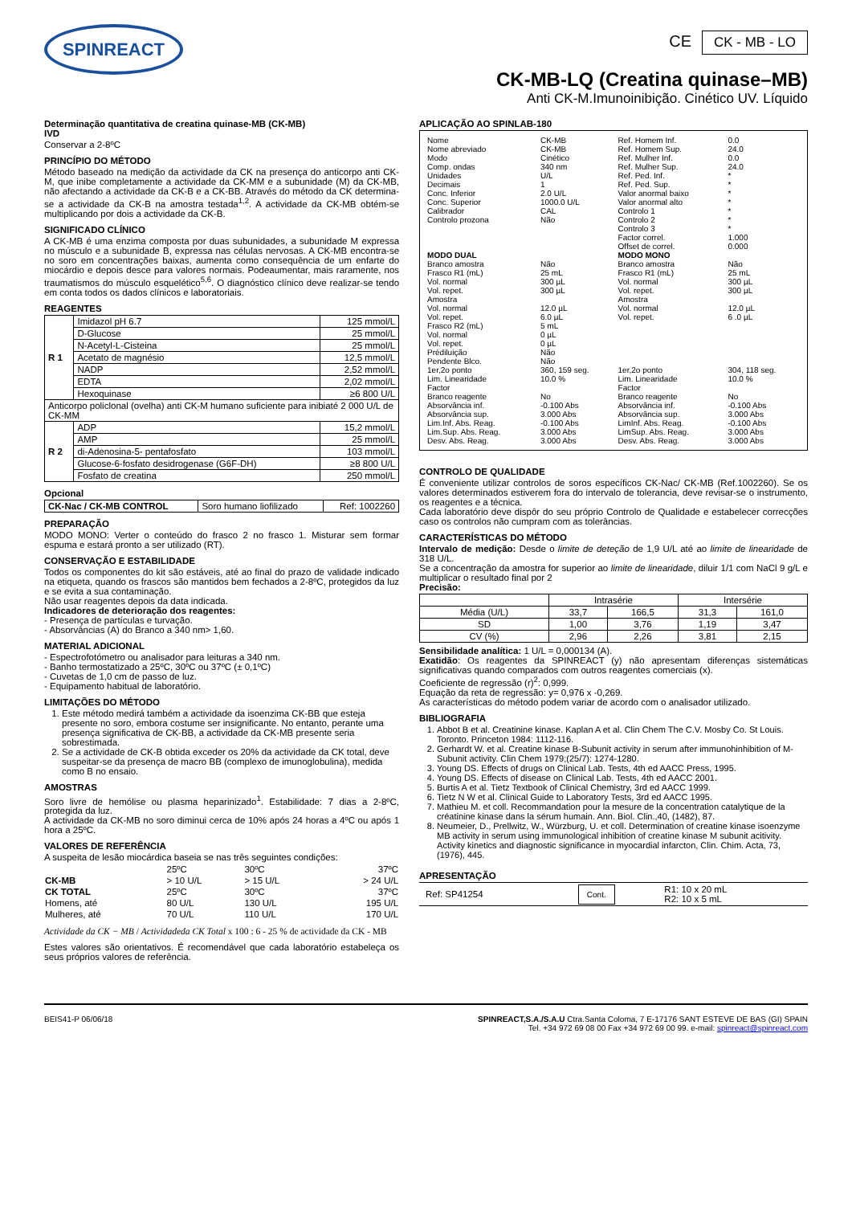SPINREACT CE CK - MB - LO
CK-MB-LQ (Creatina quinase–MB)
Anti CK-M.Imunoinibição. Cinético UV. Líquido
Determinação quantitativa de creatina quinase-MB (CK-MB)
IVD
Conservar a 2-8ºC
PRINCÍPIO DO MÉTODO
Método baseado na medição da actividade da CK na presença do anticorpo anti CK-M, que inibe completamente a actividade da CK-MM e a subunidade (M) da CK-MB, não afectando a actividade da CK-B e a CK-BB. Através do método da CK determina-se a actividade da CK-B na amostra testada<sup>1,2</sup>. A actividade da CK-MB obtém-se multiplicando por dois a actividade da CK-B.
SIGNIFICADO CLÍNICO
A CK-MB é uma enzima composta por duas subunidades, a subunidade M expressa no músculo e a subunidade B, expressa nas células nervosas. A CK-MB encontra-se no soro em concentrações baixas, aumenta como consequência de um enfarte do miocárdio e depois desce para valores normais. Podeaumentar, mais raramente, nos traumatismos do músculo esquelético<sup>5,6</sup>. O diagnóstico clínico deve realizar-se tendo em conta todos os dados clínicos e laboratoriais.
REAGENTES
| R 1 | Imidazol pH 6.7 | 125 mmol/L |
| | D-Glucose | 25 mmol/L |
| | N-Acetyl-L-Cisteina | 25 mmol/L |
| | Acetato de magnésio | 12,5 mmol/L |
| | NADP | 2,52 mmol/L |
| | EDTA | 2,02 mmol/L |
| | Hexoquinase | ≥6 800 U/L |
| Anticorpo policlonal (ovelha) anti CK-M humano suficiente para inibiaté 2 000 U/L de CK-MM | | |
| R 2 | ADP | 15,2 mmol/L |
| | AMP | 25 mmol/L |
| | di-Adenosina-5- pentafosfato | 103 mmol/L |
| | Glucose-6-fosfato desidrogenase (G6F-DH) | ≥8 800 U/L |
| | Fosfato de creatina | 250 mmol/L |
Opcional
| CK-Nac / CK-MB CONTROL | Soro humano liofilizado | Ref: 1002260 |
PREPARAÇÃO
MODO MONO: Verter o conteúdo do frasco 2 no frasco 1. Misturar sem formar espuma e estará pronto a ser utilizado (RT).
CONSERVAÇÃO E ESTABILIDADE
Todos os componentes do kit são estáveis, até ao final do prazo de validade indicado na etiqueta, quando os frascos são mantidos bem fechados a 2-8ºC, protegidos da luz e se evita a sua contaminação.
Não usar reagentes depois da data indicada.
Indicadores de deterioração dos reagentes:
- Presença de partículas e turvação.
- Absorvâncias (A) do Branco a 340 nm> 1,60.
MATERIAL ADICIONAL
- Espectrofotómetro ou analisador para leituras a 340 nm.
- Banho termostatizado a 25ºC, 30ºC ou 37ºC (± 0,1ºC)
- Cuvetas de 1,0 cm de passo de luz.
- Equipamento habitual de laboratório.
LIMITAÇÕES DO MÉTODO
1. Este método medirá também a actividade da isoenzima CK-BB que esteja presente no soro, embora costume ser insignificante. No entanto, perante uma presença significativa de CK-BB, a actividade da CK-MB presente seria sobrestimada.
2. Se a actividade de CK-B obtida exceder os 20% da actividade da CK total, deve suspeitar-se da presença de macro BB (complexo de imunoglobulina), medida como B no ensaio.
AMOSTRAS
Soro livre de hemólise ou plasma heparinizado<sup>1</sup>. Estabilidade: 7 dias a 2-8ºC, protegida da luz.
A actividade da CK-MB no soro diminui cerca de 10% após 24 horas a 4ºC ou após 1 hora a 25ºC.
VALORES DE REFERÊNCIA
A suspeita de lesão miocárdica baseia se nas três seguintes condições:
| | 25ºC | 30ºC | 37ºC |
| CK-MB | > 10 U/L | > 15 U/L | > 24 U/L |
| CK TOTAL | 25ºC | 30ºC | 37ºC |
| Homens, até | 80 U/L | 130 U/L | 195 U/L |
| Mulheres, até | 70 U/L | 110 U/L | 170 U/L |
Actividade da CK − MB / Actividadeda CK Total x 100 : 6 - 25 % de actividade da CK - MB
Estes valores são orientativos. É recomendável que cada laboratório estabeleça os seus próprios valores de referência.
APLICAÇÃO AO SPINLAB-180
| Nome Nome abreviado Modo Comp. ondas Unidades Decimais Conc. Inferior Conc. Superior Calibrador Controlo prozona | CK-MB CK-MB Cinético 340 nm U/L 1 2.0 U/L 1000.0 U/L CAL Não | Ref. Homem Inf. Ref. Homem Sup. Ref. Mulher Inf. Ref. Mulher Sup. Ref. Ped. Inf. Ref. Ped. Sup. Valor anormal baixo Valor anormal alto Controlo 1 Controlo 2 Controlo 3 Factor correl. Offset de correl. | 0.0 24.0 0.0 24.0 * * * * * * * 1.000 0.000 |
| MODO DUAL | | MODO MONO | |
| Branco amostra Frasco R1 (mL) Vol. normal Vol. repet. Amostra Vol. normal Vol. repet. Frasco R2 (mL) Vol. normal Vol. repet. Prédiluição Pendente Blco. 1er,2o ponto | Não 25 mL 300 µL 300 µL 12.0 µL 6.0 µL 5 mL 0 µL 0 µL Não Não 360, 159 seg. | Branco amostra Frasco R1 (mL) Vol. normal Vol. repet. Amostra Vol. normal Vol. repet. 1er,2o ponto | Não 25 mL 300 µL 300 µL 12.0 µL 6 .0 µL 304, 118 seg. |
| Lim. Linearidade Factor | 10.0 % | Lim. Linearidade Factor | 10.0 % |
| Branco reagente Absorvância inf. Absorvância sup. Lim.Inf. Abs. Reag. Lim.Sup. Abs. Reag. Desv. Abs. Reag. | No -0.100 Abs 3.000 Abs -0.100 Abs 3.000 Abs 3.000 Abs | Branco reagente Absorvância inf. Absorvância sup. LimInf. Abs. Reag. LimSup. Abs. Reag. Desv. Abs. Reag. | No -0.100 Abs 3.000 Abs -0.100 Abs 3.000 Abs 3.000 Abs |
CONTROLO DE QUALIDADE
É conveniente utilizar controlos de soros específicos CK-Nac/ CK-MB (Ref.1002260). Se os valores determinados estiverem fora do intervalo de tolerancia, deve revisar-se o instrumento, os reagentes e a técnica.
Cada laboratório deve dispôr do seu próprio Controlo de Qualidade e estabelecer correcções caso os controlos não cumpram com as tolerâncias.
CARACTERÍSTICAS DO MÉTODO
Intervalo de medição: Desde o limite de deteção de 1,9 U/L até ao limite de linearidade de 318 U/L.
Se a concentração da amostra for superior ao limite de linearidade, diluir 1/1 com NaCl 9 g/L e multiplicar o resultado final por 2
Precisão:
| | Intrasérie | | Intersérie | |
| --- | --- | --- | --- | --- |
| Média (U/L) | 33,7 | 166,5 | 31,3 | 161,0 |
| SD | 1,00 | 3,76 | 1,19 | 3,47 |
| CV (%) | 2,96 | 2,26 | 3,81 | 2,15 |
Sensibilidade analítica: 1 U/L = 0,000134 (A).
Exatidão: Os reagentes da SPINREACT (y) não apresentam diferenças sistemáticas significativas quando comparados com outros reagentes comerciais (x).
Coeficiente de regressão (r)<sup>2</sup>: 0,999.
Equação da reta de regressão: y= 0,976 x -0,269.
As características do método podem variar de acordo com o analisador utilizado.
BIBLIOGRAFIA
1. Abbot B et al. Creatinine kinase. Kaplan A et al. Clin Chem The C.V. Mosby Co. St Louis. Toronto. Princeton 1984: 1112-116.
2. Gerhardt W. et al. Creatine kinase B-Subunit activity in serum after immunohinhibition of M-Subunit activity. Clin Chem 1979;(25/7): 1274-1280.
3. Young DS. Effects of drugs on Clinical Lab. Tests, 4th ed AACC Press, 1995.
4. Young DS. Effects of disease on Clinical Lab. Tests, 4th ed AACC 2001.
5. Burtis A et al. Tietz Textbook of Clinical Chemistry, 3rd ed AACC 1999.
6. Tietz N W et al. Clinical Guide to Laboratory Tests, 3rd ed AACC 1995.
7. Mathieu M. et coll. Recommandation pour la mesure de la concentration catalytique de la créatinine kinase dans la sérum humain. Ann. Biol. Clin.,40, (1482), 87.
8. Neumeier, D., Prellwitz, W., Würzburg, U. et coll. Determination of creatine kinase isoenzyme MB activity in serum using immunological inhibition of creatine kinase M subunit acitivity. Activity kinetics and diagnostic significance in myocardial infarcton, Clin. Chim. Acta, 73, (1976), 445.
APRESENTAÇÃO
| Ref: SP41254 | Cont. | R1: 10 x 20 mL R2: 10 x 5 mL |
BEIS41-P 06/06/18 SPINREACT,S.A./S.A.U Ctra.Santa Coloma, 7 E-17176 SANT ESTEVE DE BAS (GI) SPAIN
Tel. +34 972 69 08 00 Fax +34 972 69 00 99. e-mail: spinreact@spinreact.com